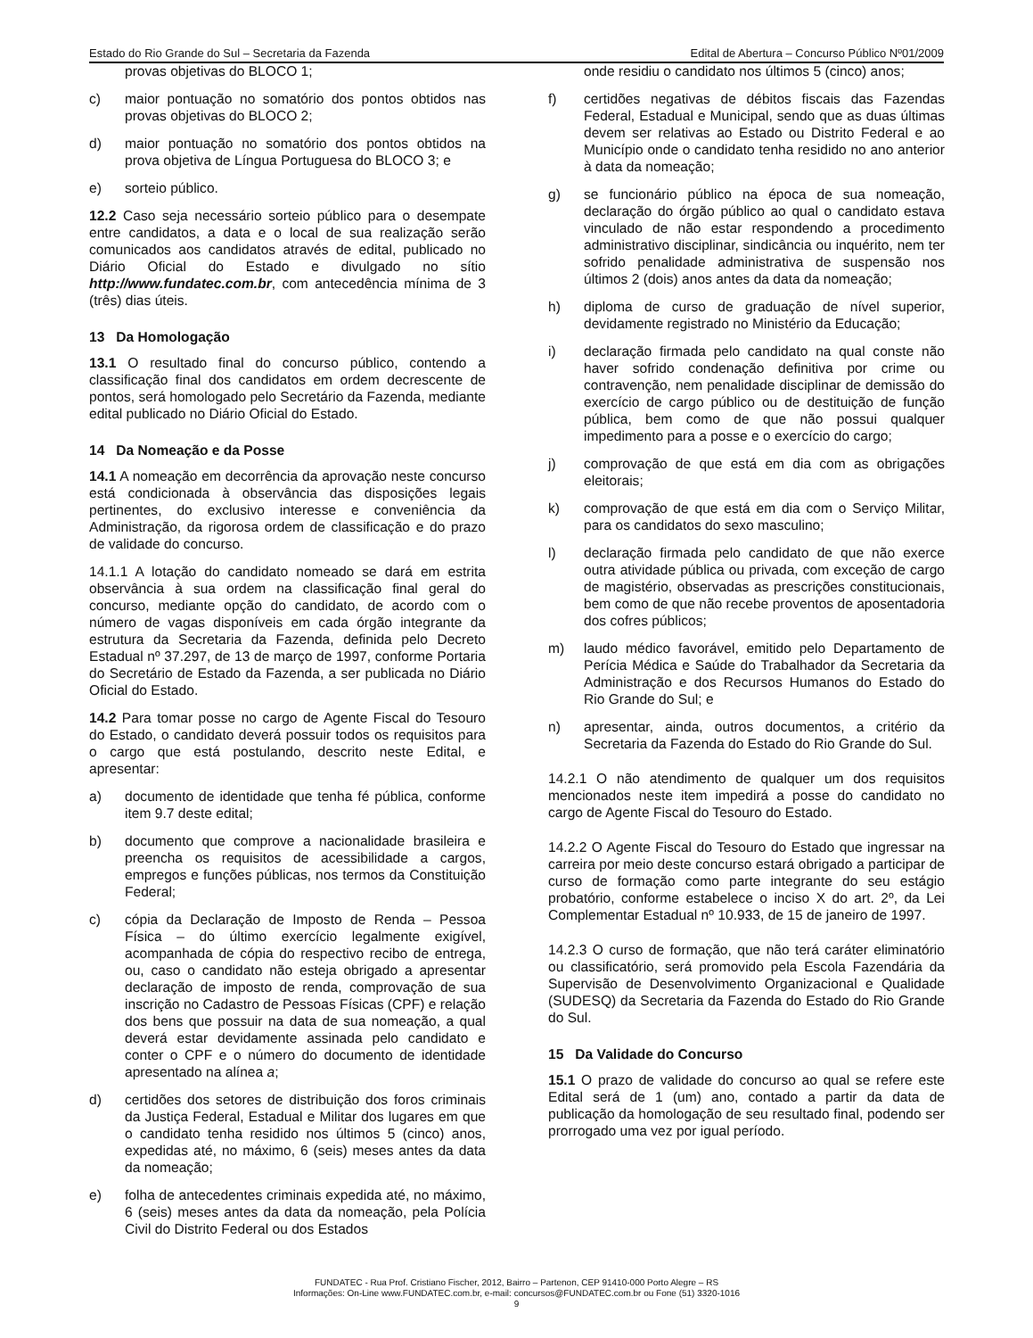Estado do Rio Grande do Sul – Secretaria da Fazenda Edital de Abertura – Concurso Público Nº01/2009
provas objetivas do BLOCO 1;
c) maior pontuação no somatório dos pontos obtidos nas provas objetivas do BLOCO 2;
d) maior pontuação no somatório dos pontos obtidos na prova objetiva de Língua Portuguesa do BLOCO 3; e
e) sorteio público.
12.2 Caso seja necessário sorteio público para o desempate entre candidatos, a data e o local de sua realização serão comunicados aos candidatos através de edital, publicado no Diário Oficial do Estado e divulgado no sítio http://www.fundatec.com.br, com antecedência mínima de 3 (três) dias úteis.
13 Da Homologação
13.1 O resultado final do concurso público, contendo a classificação final dos candidatos em ordem decrescente de pontos, será homologado pelo Secretário da Fazenda, mediante edital publicado no Diário Oficial do Estado.
14 Da Nomeação e da Posse
14.1 A nomeação em decorrência da aprovação neste concurso está condicionada à observância das disposições legais pertinentes, do exclusivo interesse e conveniência da Administração, da rigorosa ordem de classificação e do prazo de validade do concurso.
14.1.1 A lotação do candidato nomeado se dará em estrita observância à sua ordem na classificação final geral do concurso, mediante opção do candidato, de acordo com o número de vagas disponíveis em cada órgão integrante da estrutura da Secretaria da Fazenda, definida pelo Decreto Estadual nº 37.297, de 13 de março de 1997, conforme Portaria do Secretário de Estado da Fazenda, a ser publicada no Diário Oficial do Estado.
14.2 Para tomar posse no cargo de Agente Fiscal do Tesouro do Estado, o candidato deverá possuir todos os requisitos para o cargo que está postulando, descrito neste Edital, e apresentar:
a) documento de identidade que tenha fé pública, conforme item 9.7 deste edital;
b) documento que comprove a nacionalidade brasileira e preencha os requisitos de acessibilidade a cargos, empregos e funções públicas, nos termos da Constituição Federal;
c) cópia da Declaração de Imposto de Renda – Pessoa Física – do último exercício legalmente exigível, acompanhada de cópia do respectivo recibo de entrega, ou, caso o candidato não esteja obrigado a apresentar declaração de imposto de renda, comprovação de sua inscrição no Cadastro de Pessoas Físicas (CPF) e relação dos bens que possuir na data de sua nomeação, a qual deverá estar devidamente assinada pelo candidato e conter o CPF e o número do documento de identidade apresentado na alínea a;
d) certidões dos setores de distribuição dos foros criminais da Justiça Federal, Estadual e Militar dos lugares em que o candidato tenha residido nos últimos 5 (cinco) anos, expedidas até, no máximo, 6 (seis) meses antes da data da nomeação;
e) folha de antecedentes criminais expedida até, no máximo, 6 (seis) meses antes da data da nomeação, pela Polícia Civil do Distrito Federal ou dos Estados
onde residiu o candidato nos últimos 5 (cinco) anos;
f) certidões negativas de débitos fiscais das Fazendas Federal, Estadual e Municipal, sendo que as duas últimas devem ser relativas ao Estado ou Distrito Federal e ao Município onde o candidato tenha residido no ano anterior à data da nomeação;
g) se funcionário público na época de sua nomeação, declaração do órgão público ao qual o candidato estava vinculado de não estar respondendo a procedimento administrativo disciplinar, sindicância ou inquérito, nem ter sofrido penalidade administrativa de suspensão nos últimos 2 (dois) anos antes da data da nomeação;
h) diploma de curso de graduação de nível superior, devidamente registrado no Ministério da Educação;
i) declaração firmada pelo candidato na qual conste não haver sofrido condenação definitiva por crime ou contravenção, nem penalidade disciplinar de demissão do exercício de cargo público ou de destituição de função pública, bem como de que não possui qualquer impedimento para a posse e o exercício do cargo;
j) comprovação de que está em dia com as obrigações eleitorais;
k) comprovação de que está em dia com o Serviço Militar, para os candidatos do sexo masculino;
l) declaração firmada pelo candidato de que não exerce outra atividade pública ou privada, com exceção de cargo de magistério, observadas as prescrições constitucionais, bem como de que não recebe proventos de aposentadoria dos cofres públicos;
m) laudo médico favorável, emitido pelo Departamento de Perícia Médica e Saúde do Trabalhador da Secretaria da Administração e dos Recursos Humanos do Estado do Rio Grande do Sul; e
n) apresentar, ainda, outros documentos, a critério da Secretaria da Fazenda do Estado do Rio Grande do Sul.
14.2.1 O não atendimento de qualquer um dos requisitos mencionados neste item impedirá a posse do candidato no cargo de Agente Fiscal do Tesouro do Estado.
14.2.2 O Agente Fiscal do Tesouro do Estado que ingressar na carreira por meio deste concurso estará obrigado a participar de curso de formação como parte integrante do seu estágio probatório, conforme estabelece o inciso X do art. 2º, da Lei Complementar Estadual nº 10.933, de 15 de janeiro de 1997.
14.2.3 O curso de formação, que não terá caráter eliminatório ou classificatório, será promovido pela Escola Fazendária da Supervisão de Desenvolvimento Organizacional e Qualidade (SUDESQ) da Secretaria da Fazenda do Estado do Rio Grande do Sul.
15 Da Validade do Concurso
15.1 O prazo de validade do concurso ao qual se refere este Edital será de 1 (um) ano, contado a partir da data de publicação da homologação de seu resultado final, podendo ser prorrogado uma vez por igual período.
FUNDATEC - Rua Prof. Cristiano Fischer, 2012, Bairro – Partenon, CEP 91410-000 Porto Alegre – RS
Informações: On-Line www.FUNDATEC.com.br, e-mail: concursos@FUNDATEC.com.br ou Fone (51) 3320-1016
9